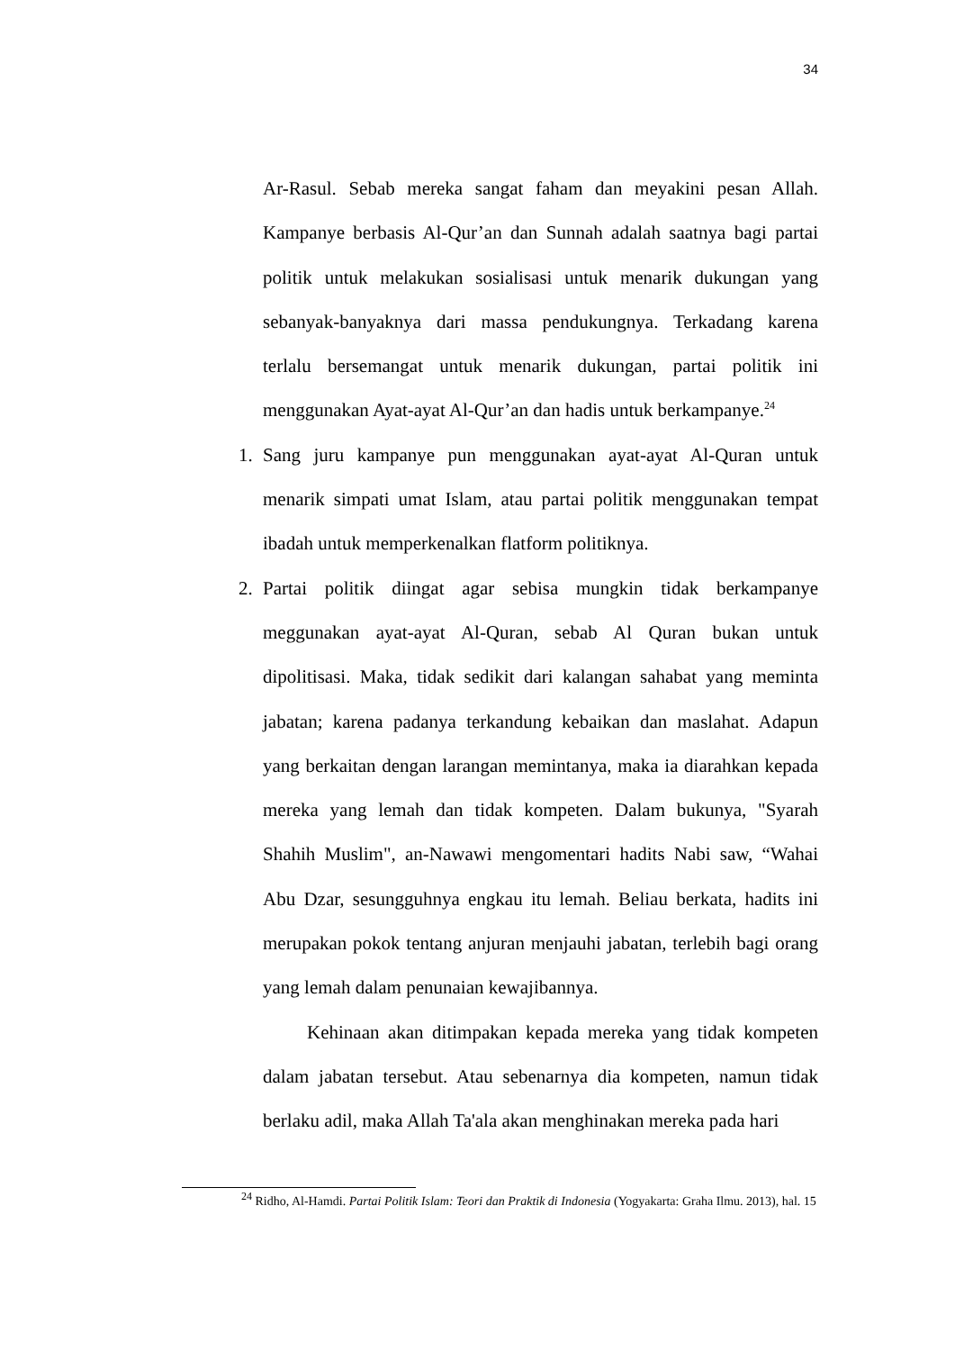34
Ar-Rasul. Sebab mereka sangat faham dan meyakini pesan Allah. Kampanye berbasis Al-Qur’an dan Sunnah adalah saatnya bagi partai politik untuk melakukan sosialisasi untuk menarik dukungan yang sebanyak-banyaknya dari massa pendukungnya. Terkadang karena terlalu bersemangat untuk menarik dukungan, partai politik ini menggunakan Ayat-ayat Al-Qur’an dan hadis untuk berkampanye.<sup>24</sup>
1. Sang juru kampanye pun menggunakan ayat-ayat Al-Quran untuk menarik simpati umat Islam, atau partai politik menggunakan tempat ibadah untuk memperkenalkan flatform politiknya.
2. Partai politik diingat agar sebisa mungkin tidak berkampanye meggunakan ayat-ayat Al-Quran, sebab Al Quran bukan untuk dipolitisasi. Maka, tidak sedikit dari kalangan sahabat yang meminta jabatan; karena padanya terkandung kebaikan dan maslahat. Adapun yang berkaitan dengan larangan memintanya, maka ia diarahkan kepada mereka yang lemah dan tidak kompeten. Dalam bukunya, "Syarah Shahih Muslim", an-Nawawi mengomentari hadits Nabi saw, “Wahai Abu Dzar, sesungguhnya engkau itu lemah. Beliau berkata, hadits ini merupakan pokok tentang anjuran menjauhi jabatan, terlebih bagi orang yang lemah dalam penunaian kewajibannya.
Kehinaan akan ditimpakan kepada mereka yang tidak kompeten dalam jabatan tersebut. Atau sebenarnya dia kompeten, namun tidak berlaku adil, maka Allah Ta'ala akan menghinakan mereka pada hari
<sup>24</sup> Ridho, Al-Hamdi. Partai Politik Islam: Teori dan Praktik di Indonesia (Yogyakarta: Graha Ilmu. 2013), hal. 15